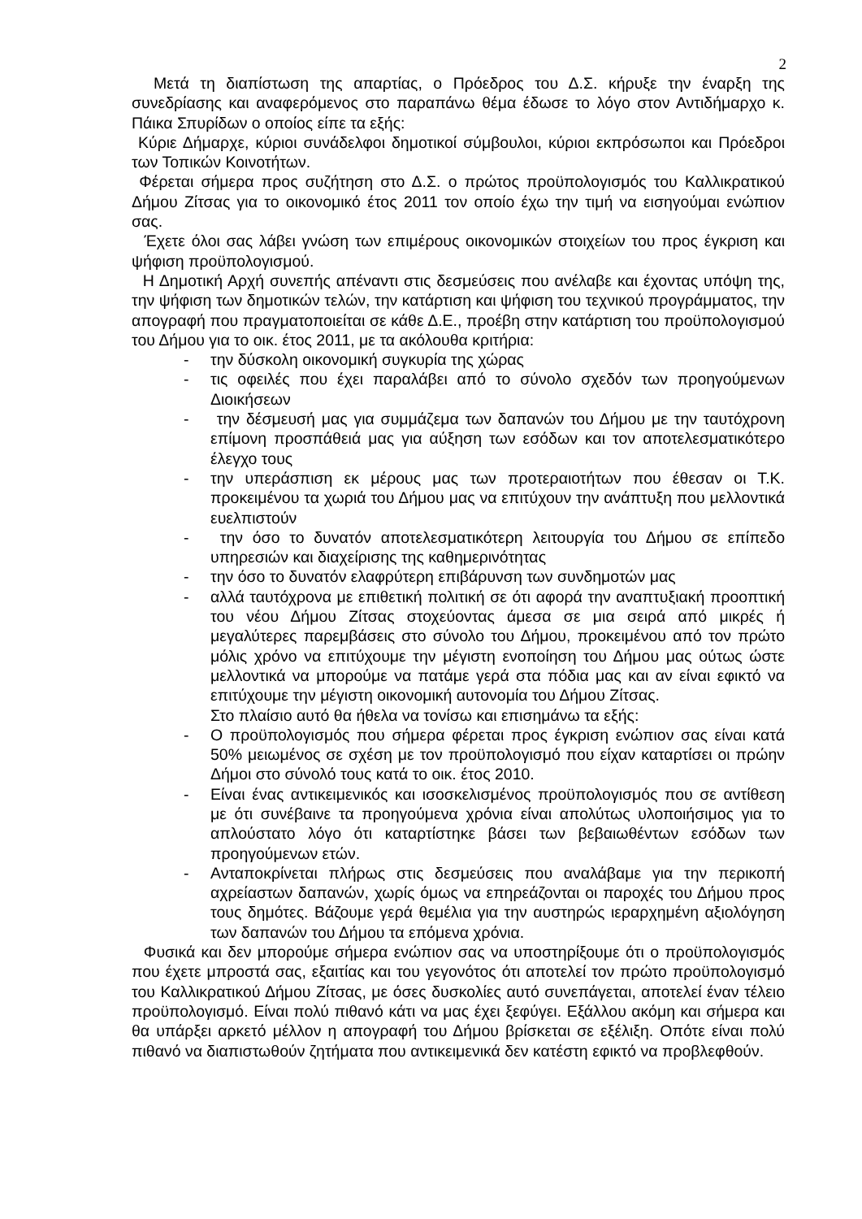2
Μετά τη διαπίστωση της απαρτίας, ο Πρόεδρος του Δ.Σ. κήρυξε την έναρξη της συνεδρίασης και αναφερόμενος στο παραπάνω θέμα έδωσε το λόγο στον Αντιδήμαρχο κ. Πάικα Σπυρίδων ο οποίος είπε τα εξής:
Κύριε Δήμαρχε, κύριοι συνάδελφοι δημοτικοί σύμβουλοι, κύριοι εκπρόσωποι και Πρόεδροι των Τοπικών Κοινοτήτων.
Φέρεται σήμερα προς συζήτηση στο Δ.Σ. ο πρώτος προϋπολογισμός του Καλλικρατικού Δήμου Ζίτσας για το οικονομικό έτος 2011 τον οποίο έχω την τιμή να εισηγούμαι ενώπιον σας.
Έχετε όλοι σας λάβει γνώση των επιμέρους οικονομικών στοιχείων του προς έγκριση και ψήφιση προϋπολογισμού.
Η Δημοτική Αρχή συνεπής απέναντι στις δεσμεύσεις που ανέλαβε και έχοντας υπόψη της, την ψήφιση των δημοτικών τελών, την κατάρτιση και ψήφιση του τεχνικού προγράμματος, την απογραφή που πραγματοποιείται σε κάθε Δ.Ε., προέβη στην κατάρτιση του προϋπολογισμού του Δήμου για το οικ. έτος 2011, με τα ακόλουθα κριτήρια:
- την δύσκολη οικονομική συγκυρία της χώρας
- τις οφειλές που έχει παραλάβει από το σύνολο σχεδόν των προηγούμενων Διοικήσεων
- την δέσμευσή μας για συμμάζεμα των δαπανών του Δήμου με την ταυτόχρονη επίμονη προσπάθειά μας για αύξηση των εσόδων και τον αποτελεσματικότερο έλεγχο τους
- την υπεράσπιση εκ μέρους μας των προτεραιοτήτων που έθεσαν οι Τ.Κ. προκειμένου τα χωριά του Δήμου μας να επιτύχουν την ανάπτυξη που μελλοντικά ευελπιστούν
- την όσο το δυνατόν αποτελεσματικότερη λειτουργία του Δήμου σε επίπεδο υπηρεσιών και διαχείρισης της καθημερινότητας
- την όσο το δυνατόν ελαφρύτερη επιβάρυνση των συνδημοτών μας
- αλλά ταυτόχρονα με επιθετική πολιτική σε ότι αφορά την αναπτυξιακή προοπτική του νέου Δήμου Ζίτσας στοχεύοντας άμεσα σε μια σειρά από μικρές ή μεγαλύτερες παρεμβάσεις στο σύνολο του Δήμου, προκειμένου από τον πρώτο μόλις χρόνο να επιτύχουμε την μέγιστη ενοποίηση του Δήμου μας ούτως ώστε μελλοντικά να μπορούμε να πατάμε γερά στα πόδια μας και αν είναι εφικτό να επιτύχουμε την μέγιστη οικονομική αυτονομία του Δήμου Ζίτσας.
Στο πλαίσιο αυτό θα ήθελα να τονίσω και επισημάνω τα εξής:
- Ο προϋπολογισμός που σήμερα φέρεται προς έγκριση ενώπιον σας είναι κατά 50% μειωμένος σε σχέση με τον προϋπολογισμό που είχαν καταρτίσει οι πρώην Δήμοι στο σύνολό τους κατά το οικ. έτος 2010.
- Είναι ένας αντικειμενικός και ισοσκελισμένος προϋπολογισμός που σε αντίθεση με ότι συνέβαινε τα προηγούμενα χρόνια είναι απολύτως υλοποιήσιμος για το απλούστατο λόγο ότι καταρτίστηκε βάσει των βεβαιωθέντων εσόδων των προηγούμενων ετών.
- Ανταποκρίνεται πλήρως στις δεσμεύσεις που αναλάβαμε για την περικοπή αχρείαστων δαπανών, χωρίς όμως να επηρεάζονται οι παροχές του Δήμου προς τους δημότες. Βάζουμε γερά θεμέλια για την αυστηρώς ιεραρχημένη αξιολόγηση των δαπανών του Δήμου τα επόμενα χρόνια.
Φυσικά και δεν μπορούμε σήμερα ενώπιον σας να υποστηρίξουμε ότι ο προϋπολογισμός που έχετε μπροστά σας, εξαιτίας και του γεγονότος ότι αποτελεί τον πρώτο προϋπολογισμό του Καλλικρατικού Δήμου Ζίτσας, με όσες δυσκολίες αυτό συνεπάγεται, αποτελεί έναν τέλειο προϋπολογισμό. Είναι πολύ πιθανό κάτι να μας έχει ξεφύγει. Εξάλλου ακόμη και σήμερα και θα υπάρξει αρκετό μέλλον η απογραφή του Δήμου βρίσκεται σε εξέλιξη. Οπότε είναι πολύ πιθανό να διαπιστωθούν ζητήματα που αντικειμενικά δεν κατέστη εφικτό να προβλεφθούν.